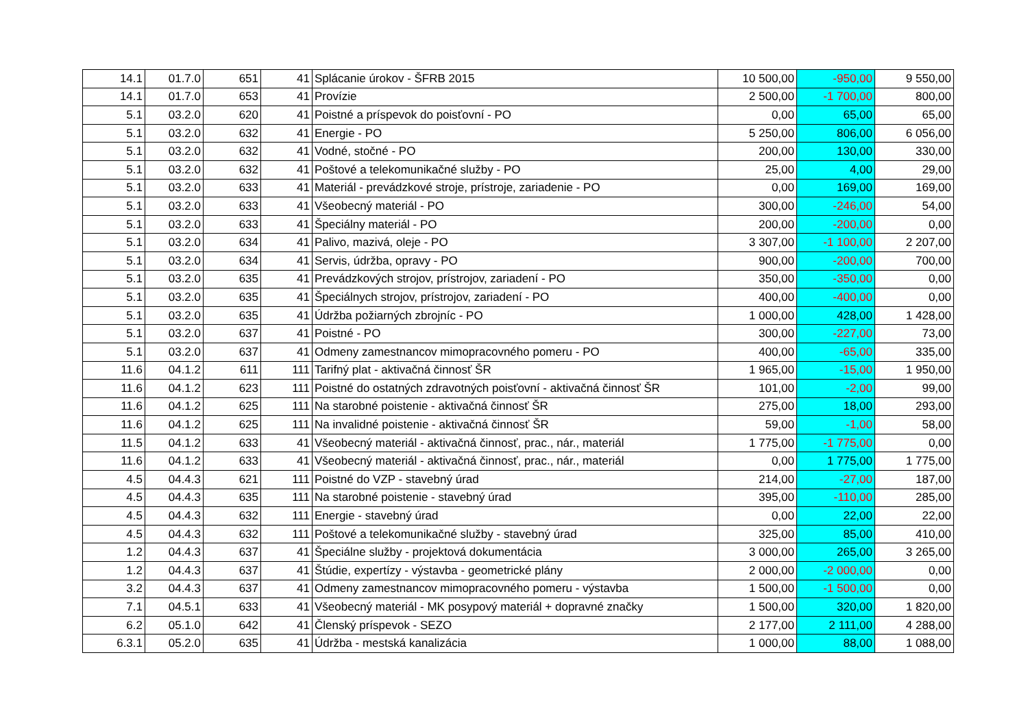| 14.1 | 01.7.0 | 651 | 41 | Splácanie úrokov - ŠFRB 2015 | 10 500,00 | -950,00 | 9 550,00 |
| 14.1 | 01.7.0 | 653 | 41 | Provízie | 2 500,00 | -1 700,00 | 800,00 |
| 5.1 | 03.2.0 | 620 | 41 | Poistné a príspevok do poisťovní - PO | 0,00 | 65,00 | 65,00 |
| 5.1 | 03.2.0 | 632 | 41 | Energie - PO | 5 250,00 | 806,00 | 6 056,00 |
| 5.1 | 03.2.0 | 632 | 41 | Vodné, stočné - PO | 200,00 | 130,00 | 330,00 |
| 5.1 | 03.2.0 | 632 | 41 | Poštové a telekomunikačné služby - PO | 25,00 | 4,00 | 29,00 |
| 5.1 | 03.2.0 | 633 | 41 | Materiál - prevádzkové stroje, prístroje, zariadenie - PO | 0,00 | 169,00 | 169,00 |
| 5.1 | 03.2.0 | 633 | 41 | Všeobecný materiál - PO | 300,00 | -246,00 | 54,00 |
| 5.1 | 03.2.0 | 633 | 41 | Špeciálny materiál - PO | 200,00 | -200,00 | 0,00 |
| 5.1 | 03.2.0 | 634 | 41 | Palivo, mazivá, oleje - PO | 3 307,00 | -1 100,00 | 2 207,00 |
| 5.1 | 03.2.0 | 634 | 41 | Servis, údržba, opravy - PO | 900,00 | -200,00 | 700,00 |
| 5.1 | 03.2.0 | 635 | 41 | Prevádzkových strojov, prístrojov, zariadení - PO | 350,00 | -350,00 | 0,00 |
| 5.1 | 03.2.0 | 635 | 41 | Špeciálnych strojov, prístrojov, zariadení - PO | 400,00 | -400,00 | 0,00 |
| 5.1 | 03.2.0 | 635 | 41 | Údržba požiarných zbrojníc - PO | 1 000,00 | 428,00 | 1 428,00 |
| 5.1 | 03.2.0 | 637 | 41 | Poistné - PO | 300,00 | -227,00 | 73,00 |
| 5.1 | 03.2.0 | 637 | 41 | Odmeny zamestnancov mimopracovného pomeru - PO | 400,00 | -65,00 | 335,00 |
| 11.6 | 04.1.2 | 611 | 111 | Tarifný plat - aktivačná činnosť ŠR | 1 965,00 | -15,00 | 1 950,00 |
| 11.6 | 04.1.2 | 623 | 111 | Poistné do ostatných zdravotných poisťovní - aktivačná činnosť ŠR | 101,00 | -2,00 | 99,00 |
| 11.6 | 04.1.2 | 625 | 111 | Na starobné poistenie - aktivačná činnosť ŠR | 275,00 | 18,00 | 293,00 |
| 11.6 | 04.1.2 | 625 | 111 | Na invalidné poistenie - aktivačná činnosť ŠR | 59,00 | -1,00 | 58,00 |
| 11.5 | 04.1.2 | 633 | 41 | Všeobecný materiál - aktivačná činnosť, prac., nár., materiál | 1 775,00 | -1 775,00 | 0,00 |
| 11.6 | 04.1.2 | 633 | 41 | Všeobecný materiál - aktivačná činnosť, prac., nár., materiál | 0,00 | 1 775,00 | 1 775,00 |
| 4.5 | 04.4.3 | 621 | 111 | Poistné do VZP - stavebný úrad | 214,00 | -27,00 | 187,00 |
| 4.5 | 04.4.3 | 635 | 111 | Na starobné poistenie - stavebný úrad | 395,00 | -110,00 | 285,00 |
| 4.5 | 04.4.3 | 632 | 111 | Energie - stavebný úrad | 0,00 | 22,00 | 22,00 |
| 4.5 | 04.4.3 | 632 | 111 | Poštové a telekomunikačné služby - stavebný úrad | 325,00 | 85,00 | 410,00 |
| 1.2 | 04.4.3 | 637 | 41 | Špeciálne služby - projektová dokumentácia | 3 000,00 | 265,00 | 3 265,00 |
| 1.2 | 04.4.3 | 637 | 41 | Štúdie, expertízy - výstavba - geometrické plány | 2 000,00 | -2 000,00 | 0,00 |
| 3.2 | 04.4.3 | 637 | 41 | Odmeny zamestnancov mimopracovného pomeru - výstavba | 1 500,00 | -1 500,00 | 0,00 |
| 7.1 | 04.5.1 | 633 | 41 | Všeobecný materiál - MK posypový materiál + dopravné značky | 1 500,00 | 320,00 | 1 820,00 |
| 6.2 | 05.1.0 | 642 | 41 | Členský príspevok - SEZO | 2 177,00 | 2 111,00 | 4 288,00 |
| 6.3.1 | 05.2.0 | 635 | 41 | Údržba - mestská kanalizácia | 1 000,00 | 88,00 | 1 088,00 |